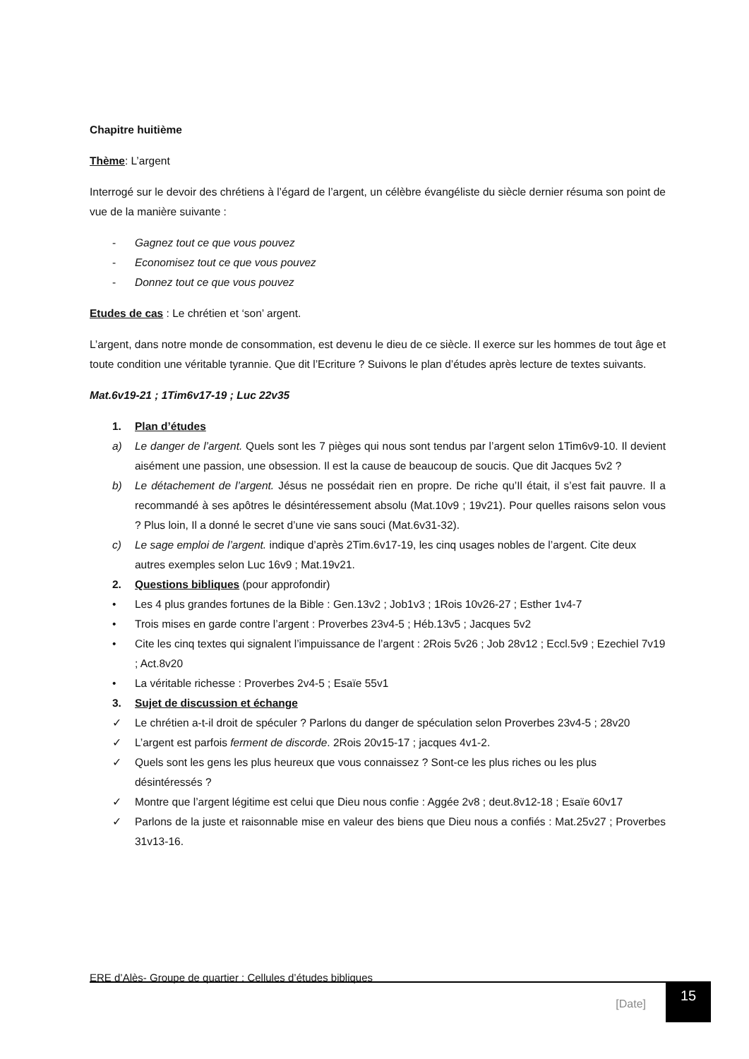Chapitre huitième
Thème: L’argent
Interrogé sur le devoir des chrétiens à l’égard de l’argent, un célèbre évangéliste du siècle dernier résuma son point de vue de la manière suivante :
- Gagnez tout ce que vous pouvez
- Economisez tout ce que vous pouvez
- Donnez tout ce que vous pouvez
Etudes de cas : Le chrétien et ‘son’ argent.
L’argent, dans notre monde de consommation, est devenu le dieu de ce siècle. Il exerce sur les hommes de tout âge et toute condition une véritable tyrannie. Que dit l’Ecriture ? Suivons le plan d’études après lecture de textes suivants.
Mat.6v19-21 ; 1Tim6v17-19 ; Luc 22v35
1. Plan d’études
a) Le danger de l’argent. Quels sont les 7 pièges qui nous sont tendus par l’argent selon 1Tim6v9-10. Il devient aisément une passion, une obsession. Il est la cause de beaucoup de soucis. Que dit Jacques 5v2 ?
b) Le détachement de l’argent. Jésus ne possédait rien en propre. De riche qu’Il était, il s’est fait pauvre. Il a recommandé à ses apôtres le désintéressement absolu (Mat.10v9 ; 19v21). Pour quelles raisons selon vous ? Plus loin, Il a donné le secret d’une vie sans souci (Mat.6v31-32).
c) Le sage emploi de l’argent. indique d’après 2Tim.6v17-19, les cinq usages nobles de l’argent. Cite deux autres exemples selon Luc 16v9 ; Mat.19v21.
2. Questions bibliques (pour approfondir)
• Les 4 plus grandes fortunes de la Bible : Gen.13v2 ; Job1v3 ; 1Rois 10v26-27 ; Esther 1v4-7
• Trois mises en garde contre l’argent : Proverbes 23v4-5 ; Héb.13v5 ; Jacques 5v2
• Cite les cinq textes qui signalent l’impuissance de l’argent : 2Rois 5v26 ; Job 28v12 ; Eccl.5v9 ; Ezechiel 7v19 ; Act.8v20
• La véritable richesse : Proverbes 2v4-5 ; Esaïe 55v1
3. Sujet de discussion et échange
✓ Le chrétien a-t-il droit de spéculer ? Parlons du danger de spéculation selon Proverbes 23v4-5 ; 28v20
✓ L’argent est parfois ferment de discorde. 2Rois 20v15-17 ; jacques 4v1-2.
✓ Quels sont les gens les plus heureux que vous connaissez ? Sont-ce les plus riches ou les plus désintéressés ?
✓ Montre que l’argent légitime est celui que Dieu nous confie : Aggée 2v8 ; deut.8v12-18 ; Esaïe 60v17
✓ Parlons de la juste et raisonnable mise en valeur des biens que Dieu nous a confiés : Mat.25v27 ; Proverbes 31v13-16.
ERE d’Alès- Groupe de quartier : Cellules d’études bibliques
[Date]
15